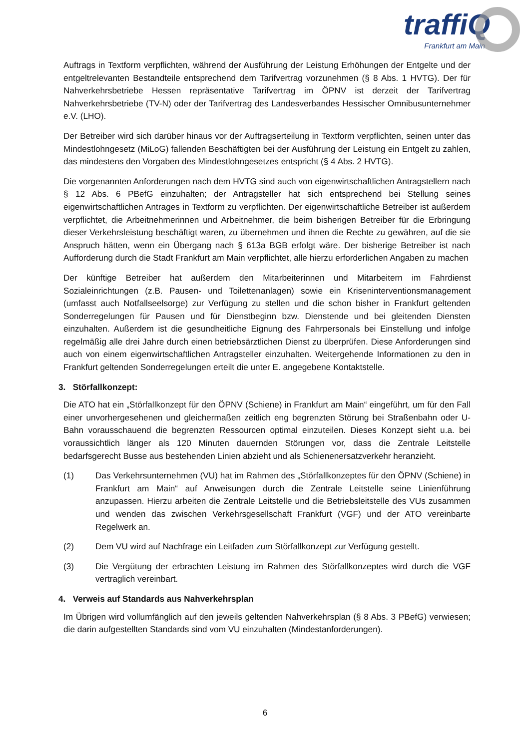traffiQ
Frankfurt am Main
Auftrags in Textform verpflichten, während der Ausführung der Leistung Erhöhungen der Entgelte und der entgeltrelevanten Bestandteile entsprechend dem Tarifvertrag vorzunehmen (§ 8 Abs. 1 HVTG). Der für Nahverkehrsbetriebe Hessen repräsentative Tarifvertrag im ÖPNV ist derzeit der Tarifvertrag Nahverkehrsbetriebe (TV-N) oder der Tarifvertrag des Landesverbandes Hessischer Omnibusunternehmer e.V. (LHO).
Der Betreiber wird sich darüber hinaus vor der Auftragserteilung in Textform verpflichten, seinen unter das Mindestlohngesetz (MiLoG) fallenden Beschäftigten bei der Ausführung der Leistung ein Entgelt zu zahlen, das mindestens den Vorgaben des Mindestlohngesetzes entspricht (§ 4 Abs. 2 HVTG).
Die vorgenannten Anforderungen nach dem HVTG sind auch von eigenwirtschaftlichen Antragstellern nach § 12 Abs. 6 PBefG einzuhalten; der Antragsteller hat sich entsprechend bei Stellung seines eigenwirtschaftlichen Antrages in Textform zu verpflichten. Der eigenwirtschaftliche Betreiber ist außerdem verpflichtet, die Arbeitnehmerinnen und Arbeitnehmer, die beim bisherigen Betreiber für die Erbringung dieser Verkehrsleistung beschäftigt waren, zu übernehmen und ihnen die Rechte zu gewähren, auf die sie Anspruch hätten, wenn ein Übergang nach § 613a BGB erfolgt wäre. Der bisherige Betreiber ist nach Aufforderung durch die Stadt Frankfurt am Main verpflichtet, alle hierzu erforderlichen Angaben zu machen
Der künftige Betreiber hat außerdem den Mitarbeiterinnen und Mitarbeitern im Fahrdienst Sozialeinrichtungen (z.B. Pausen- und Toilettenanlagen) sowie ein Kriseninterventionsmanagement (umfasst auch Notfallseelsorge) zur Verfügung zu stellen und die schon bisher in Frankfurt geltenden Sonderregelungen für Pausen und für Dienstbeginn bzw. Dienstende und bei gleitenden Diensten einzuhalten. Außerdem ist die gesundheitliche Eignung des Fahrpersonals bei Einstellung und infolge regelmäßig alle drei Jahre durch einen betriebsärztlichen Dienst zu überprüfen. Diese Anforderungen sind auch von einem eigenwirtschaftlichen Antragsteller einzuhalten. Weitergehende Informationen zu den in Frankfurt geltenden Sonderregelungen erteilt die unter E. angegebene Kontaktstelle.
3. Störfallkonzept:
Die ATO hat ein „Störfallkonzept für den ÖPNV (Schiene) in Frankfurt am Main“ eingeführt, um für den Fall einer unvorhergesehenen und gleichermaßen zeitlich eng begrenzten Störung bei Straßenbahn oder U-Bahn vorausschauend die begrenzten Ressourcen optimal einzuteilen. Dieses Konzept sieht u.a. bei voraussichtlich länger als 120 Minuten dauernden Störungen vor, dass die Zentrale Leitstelle bedarfsgerecht Busse aus bestehenden Linien abzieht und als Schienenersatzverkehr heranzieht.
(1) Das Verkehrsunternehmen (VU) hat im Rahmen des „Störfallkonzeptes für den ÖPNV (Schiene) in Frankfurt am Main“ auf Anweisungen durch die Zentrale Leitstelle seine Linienführung anzupassen. Hierzu arbeiten die Zentrale Leitstelle und die Betriebsleitstelle des VUs zusammen und wenden das zwischen Verkehrsgesellschaft Frankfurt (VGF) und der ATO vereinbarte Regelwerk an.
(2) Dem VU wird auf Nachfrage ein Leitfaden zum Störfallkonzept zur Verfügung gestellt.
(3) Die Vergütung der erbrachten Leistung im Rahmen des Störfallkonzeptes wird durch die VGF vertraglich vereinbart.
4. Verweis auf Standards aus Nahverkehrsplan
Im Übrigen wird vollumfänglich auf den jeweils geltenden Nahverkehrsplan (§ 8 Abs. 3 PBefG) verwiesen; die darin aufgestellten Standards sind vom VU einzuhalten (Mindestanforderungen).
6